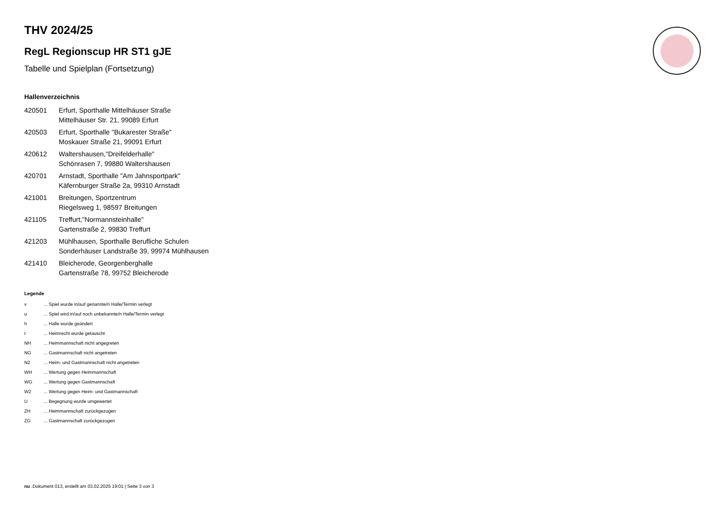THV 2024/25
RegL Regionscup HR ST1 gJE
Tabelle und Spielplan (Fortsetzung)
Hallenverzeichnis
| 420501 | Erfurt, Sporthalle Mittelhäuser Straße Mittelhäuser Str. 21, 99089 Erfurt |
| 420503 | Erfurt, Sporthalle "Bukarester Straße" Moskauer Straße 21, 99091 Erfurt |
| 420612 | Waltershausen,"Dreifelderhalle" Schönrasen 7, 99880 Waltershausen |
| 420701 | Arnstadt, Sporthalle "Am Jahnsportpark" Käfernburger Straße 2a, 99310 Arnstadt |
| 421001 | Breitungen, Sportzentrum Riegelsweg 1, 98597 Breitungen |
| 421105 | Treffurt,"Normannsteinhalle" Gartenstraße 2, 99830 Treffurt |
| 421203 | Mühlhausen, Sporthalle Berufliche Schulen Sonderhäuser Landstraße 39, 99974 Mühlhausen |
| 421410 | Bleicherode, Georgenberghalle Gartenstraße 78, 99752 Bleicherode |
Legende
| v | ... Spiel wurde in/auf genannte/n Halle/Termin verlegt |
| u | ... Spiel wird in/auf noch unbekannte/n Halle/Termin verlegt |
| h | ... Halle wurde geändert |
| t | ... Heimrecht wurde getauscht |
| NH | ... Heimmannschaft nicht angegreten |
| NG | ... Gastmannschaft nicht angetreten |
| N2 | ... Heim- und Gastmannschaft nicht angetreten |
| WH | ... Wertung gegen Heimmannschaft |
| WG | ... Wertung gegen Gastmannschaft |
| W2 | ... Wertung gegen Heim- und Gastmannschaft |
| U | ... Begegnung wurde umgewertet |
| ZH | ... Heimmannschaft zurückgezogen |
| ZG | ... Gastmannschaft zurückgezogen |
nu .Dokument 013, erstellt am 03.02.2025 19:01 | Seite 3 von 3